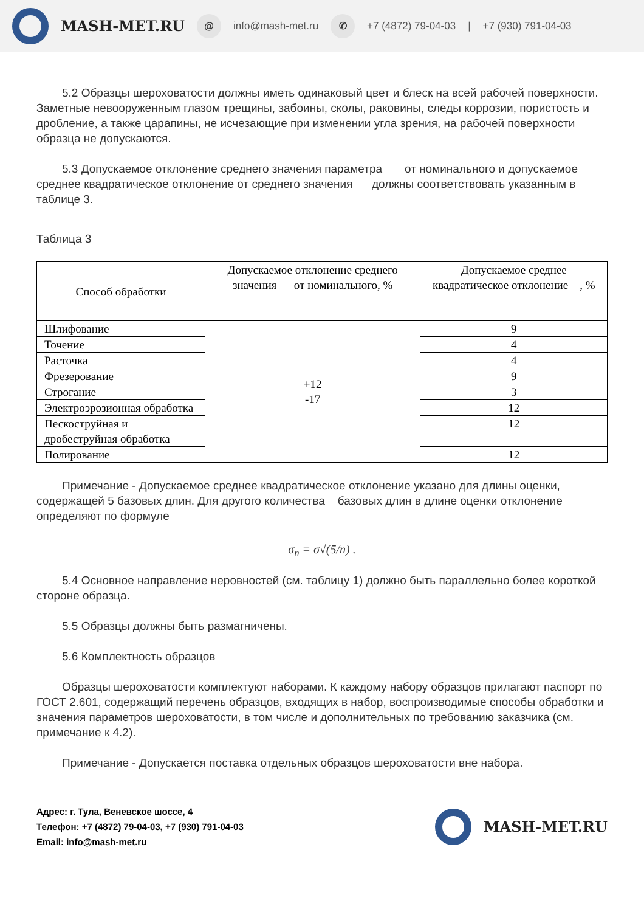MASH-MET.RU @ info@mash-met.ru ✆ +7 (4872) 79-04-03 | +7 (930) 791-04-03
5.2 Образцы шероховатости должны иметь одинаковый цвет и блеск на всей рабочей поверхности. Заметные невооруженным глазом трещины, забоины, сколы, раковины, следы коррозии, пористость и дробление, а также царапины, не исчезающие при изменении угла зрения, на рабочей поверхности образца не допускаются.
5.3 Допускаемое отклонение среднего значения параметра от номинального и допускаемое среднее квадратическое отклонение от среднего значения должны соответствовать указанным в таблице 3.
Таблица 3
| Способ обработки | Допускаемое отклонение среднего значения от номинального, % | Допускаемое среднее квадратическое отклонение , % |
| --- | --- | --- |
| Шлифование | +12 -17 | 9 |
| Точение | | 4 |
| Расточка | | 4 |
| Фрезерование | | 9 |
| Строгание | | 3 |
| Электроэрозионная обработка | | 12 |
| Пескоструйная и дробеструйная обработка | | 12 |
| Полирование | | 12 |
Примечание - Допускаемое среднее квадратическое отклонение указано для длины оценки, содержащей 5 базовых длин. Для другого количества базовых длин в длине оценки отклонение определяют по формуле
σ<sub>n</sub> = σ√(5/n) .
5.4 Основное направление неровностей (см. таблицу 1) должно быть параллельно более короткой стороне образца.
5.5 Образцы должны быть размагничены.
5.6 Комплектность образцов
Образцы шероховатости комплектуют наборами. К каждому набору образцов прилагают паспорт по ГОСТ 2.601, содержащий перечень образцов, входящих в набор, воспроизводимые способы обработки и значения параметров шероховатости, в том числе и дополнительных по требованию заказчика (см. примечание к 4.2).
Примечание - Допускается поставка отдельных образцов шероховатости вне набора.
Адрес: г. Тула, Веневское шоссе, 4
Телефон: +7 (4872) 79-04-03, +7 (930) 791-04-03
Email: info@mash-met.ru
MASH-MET.RU